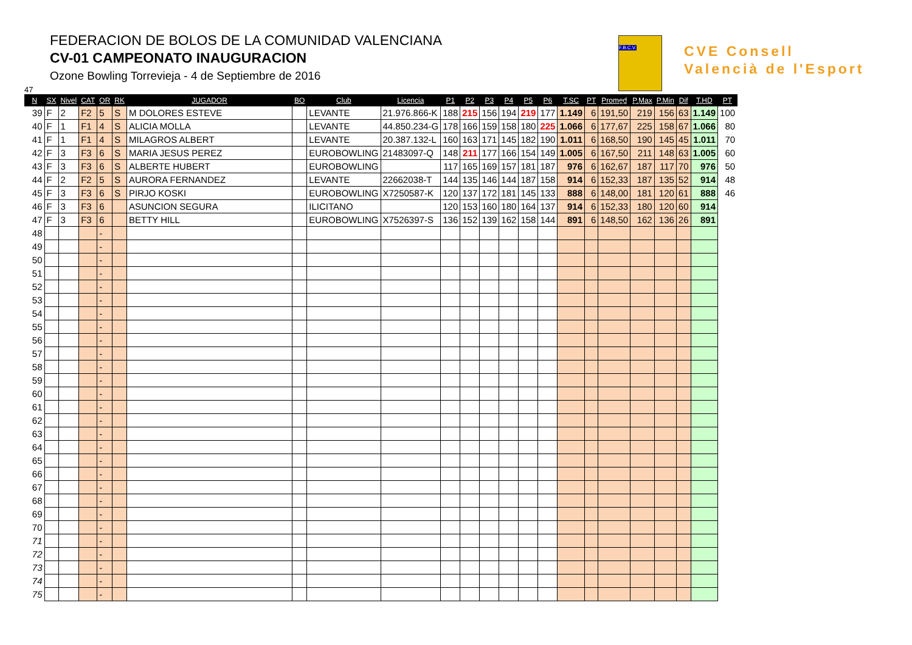FEDERACION DE BOLOS DE LA COMUNIDAD VALENCIANA
CV-01 CAMPEONATO INAUGURACION
Ozone Bowling Torrevieja - 4 de Septiembre de 2016
F.B.C.V.
BOLOS
CVE Consell
Valencià de l'Esport
47
| N | SX | Nivel | CAT | OR | RK | JUGADOR | BO | Club | Licencia | P1 | P2 | P3 | P4 | P5 | P6 | T.SC | PT | Promed | P.Max | P.Min | Dif | T.HD | PT |
| --- | --- | --- | --- | --- | --- | --- | --- | --- | --- | --- | --- | --- | --- | --- | --- | --- | --- | --- | --- | --- | --- | --- | --- |
| 39 | F | 2 | F2 | 5 | S | M DOLORES ESTEVE | | LEVANTE | 21.976.866-K | 188 | 215 | 156 | 194 | 219 | 177 | 1.149 | 6 | 191,50 | 219 | 156 | 63 | 1.149 | 100 |
| 40 | F | 1 | F1 | 4 | S | ALICIA MOLLA | | LEVANTE | 44.850.234-G | 178 | 166 | 159 | 158 | 180 | 225 | 1.066 | 6 | 177,67 | 225 | 158 | 67 | 1.066 | 80 |
| 41 | F | 1 | F1 | 4 | S | MILAGROS ALBERT | | LEVANTE | 20.387.132-L | 160 | 163 | 171 | 145 | 182 | 190 | 1.011 | 6 | 168,50 | 190 | 145 | 45 | 1.011 | 70 |
| 42 | F | 3 | F3 | 6 | S | MARIA JESUS PEREZ | | EUROBOWLING | 21483097-Q | 148 | 211 | 177 | 166 | 154 | 149 | 1.005 | 6 | 167,50 | 211 | 148 | 63 | 1.005 | 60 |
| 43 | F | 3 | F3 | 6 | S | ALBERTE HUBERT | | EUROBOWLING | | 117 | 165 | 169 | 157 | 181 | 187 | 976 | 6 | 162,67 | 187 | 117 | 70 | 976 | 50 |
| 44 | F | 2 | F2 | 5 | S | AURORA FERNANDEZ | | LEVANTE | 22662038-T | 144 | 135 | 146 | 144 | 187 | 158 | 914 | 6 | 152,33 | 187 | 135 | 52 | 914 | 48 |
| 45 | F | 3 | F3 | 6 | S | PIRJO KOSKI | | EUROBOWLING | X7250587-K | 120 | 137 | 172 | 181 | 145 | 133 | 888 | 6 | 148,00 | 181 | 120 | 61 | 888 | 46 |
| 46 | F | 3 | F3 | 6 | | ASUNCION SEGURA | | ILICITANO | | 120 | 153 | 160 | 180 | 164 | 137 | 914 | 6 | 152,33 | 180 | 120 | 60 | 914 | |
| 47 | F | 3 | F3 | 6 | | BETTY HILL | | EUROBOWLING | X7526397-S | 136 | 152 | 139 | 162 | 158 | 144 | 891 | 6 | 148,50 | 162 | 136 | 26 | 891 | |
| 48 | | | | - | | | | | | | | | | | | | | | | | | | |
| 49 | | | | - | | | | | | | | | | | | | | | | | | | |
| 50 | | | | - | | | | | | | | | | | | | | | | | | | |
| 51 | | | | - | | | | | | | | | | | | | | | | | | | |
| 52 | | | | - | | | | | | | | | | | | | | | | | | | |
| 53 | | | | - | | | | | | | | | | | | | | | | | | | |
| 54 | | | | - | | | | | | | | | | | | | | | | | | | |
| 55 | | | | - | | | | | | | | | | | | | | | | | | | |
| 56 | | | | - | | | | | | | | | | | | | | | | | | | |
| 57 | | | | - | | | | | | | | | | | | | | | | | | | |
| 58 | | | | - | | | | | | | | | | | | | | | | | | | |
| 59 | | | | - | | | | | | | | | | | | | | | | | | | |
| 60 | | | | - | | | | | | | | | | | | | | | | | | | |
| 61 | | | | - | | | | | | | | | | | | | | | | | | | |
| 62 | | | | - | | | | | | | | | | | | | | | | | | | |
| 63 | | | | - | | | | | | | | | | | | | | | | | | | |
| 64 | | | | - | | | | | | | | | | | | | | | | | | | |
| 65 | | | | - | | | | | | | | | | | | | | | | | | | |
| 66 | | | | - | | | | | | | | | | | | | | | | | | | |
| 67 | | | | - | | | | | | | | | | | | | | | | | | | |
| 68 | | | | - | | | | | | | | | | | | | | | | | | | |
| 69 | | | | - | | | | | | | | | | | | | | | | | | | |
| 70 | | | | - | | | | | | | | | | | | | | | | | | | |
| 71 | | | | - | | | | | | | | | | | | | | | | | | | |
| 72 | | | | - | | | | | | | | | | | | | | | | | | | |
| 73 | | | | - | | | | | | | | | | | | | | | | | | | |
| 74 | | | | - | | | | | | | | | | | | | | | | | | | |
| 75 | | | | - | | | | | | | | | | | | | | | | | | | |